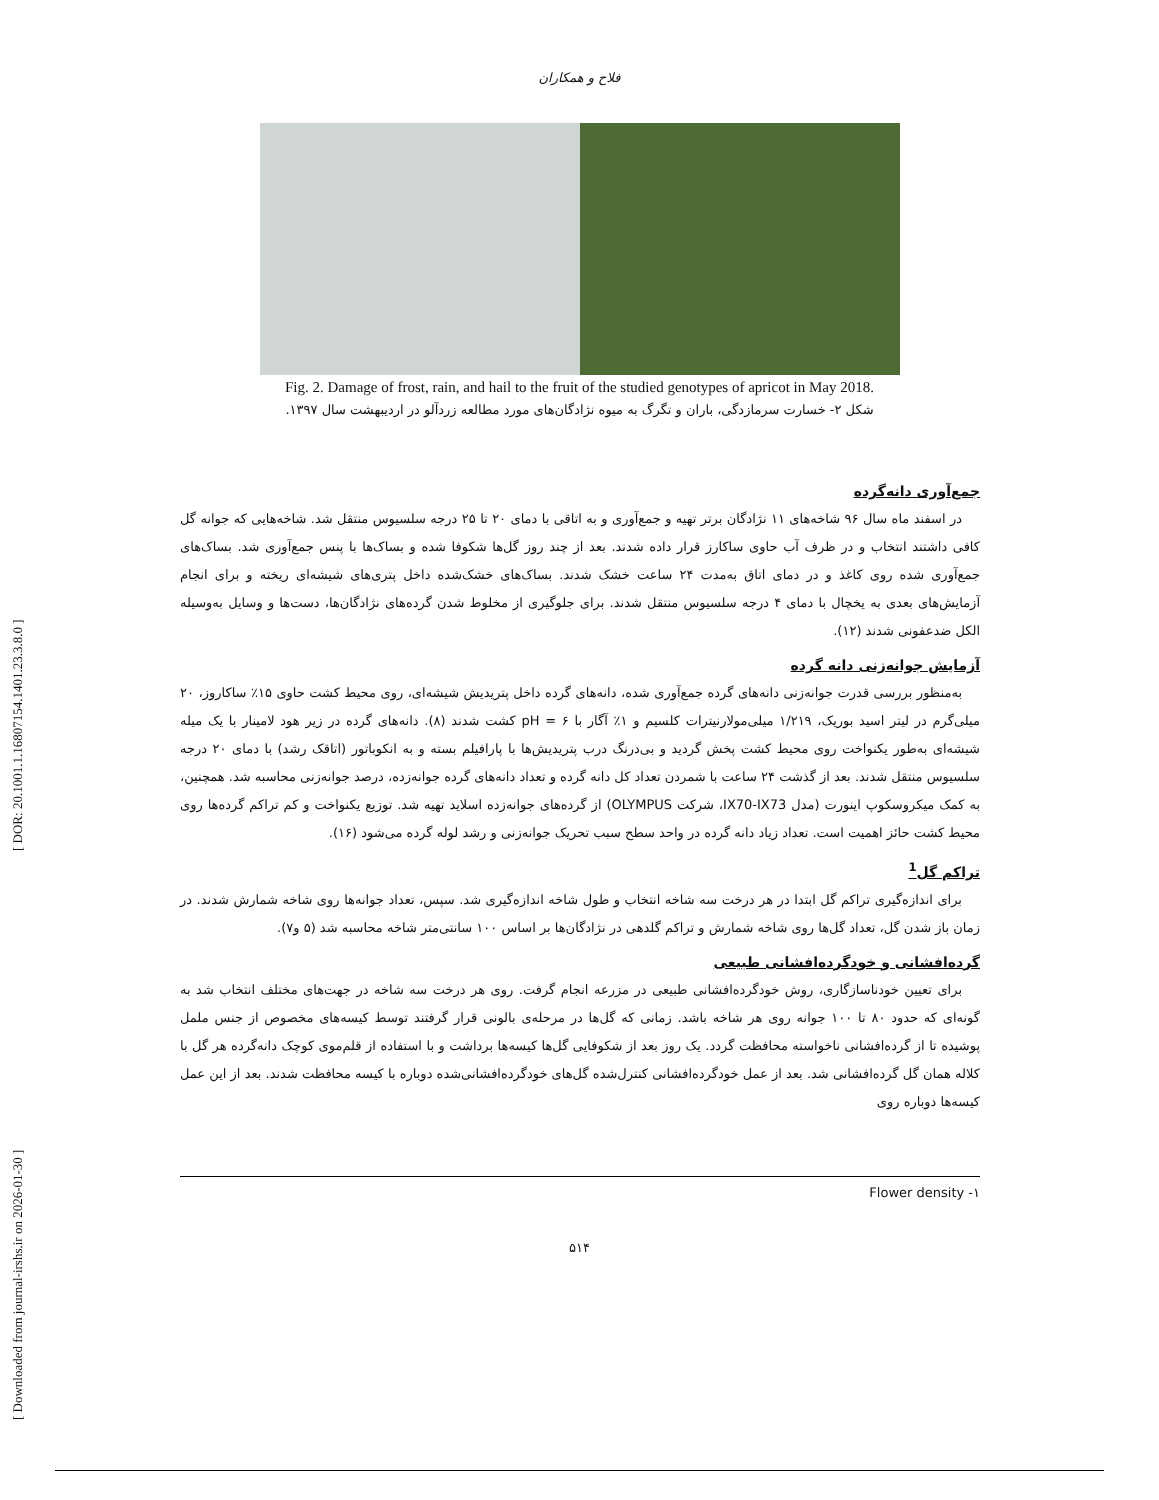فلاح و همکاران
Fig. 2. Damage of frost, rain, and hail to the fruit of the studied genotypes of apricot in May 2018.
شکل ۲- خسارت سرمازدگی، باران و تگرگ به میوه نژادگان‌های مورد مطالعه زردآلو در اردیبهشت سال ۱۳۹۷.
جمع‌آوری دانه‌گرده
در اسفند ماه سال ۹۶ شاخه‌های ۱۱ نژادگان برتر تهیه و جمع‌آوری و به اتاقی با دمای ۲۰ تا ۲۵ درجه سلسیوس منتقل شد. شاخه‌هایی که جوانه گل کافی داشتند انتخاب و در ظرف آب حاوی ساکارز قرار داده شدند. بعد از چند روز گل‌ها شکوفا شده و بساک‌ها با پنس جمع‌آوری شد. بساک‌های جمع‌آوری شده روی کاغذ و در دمای اتاق به‌مدت ۲۴ ساعت خشک شدند. بساک‌های خشک‌شده داخل پتری‌های شیشه‌ای ریخته و برای انجام آزمایش‌های بعدی به یخچال با دمای ۴ درجه سلسیوس منتقل شدند. برای جلوگیری از مخلوط شدن گرده‌های نژادگان‌ها، دست‌ها و وسایل به‌وسیله الکل ضدعفونی شدند (۱۲).
آزمایش جوانه‌زنی دانه گرده
به‌منظور بررسی قدرت جوانه‌زنی دانه‌های گرده جمع‌آوری شده، دانه‌های گرده داخل پتریدیش شیشه‌ای، روی محیط کشت حاوی ۱۵٪ ساکاروز، ۲۰ میلی‌گرم در لیتر اسید بوریک، ۱/۲۱۹ میلی‌مولارنیترات کلسیم و ۱٪ آگار با ۶ = pH کشت شدند (۸). دانه‌های گرده در زیر هود لامینار با یک میله شیشه‌ای به‌طور یکنواخت روی محیط کشت پخش گردید و بی‌درنگ درب پتریدیش‌ها با پارافیلم بسته و به انکوباتور (اتاقک رشد) با دمای ۲۰ درجه سلسیوس منتقل شدند. بعد از گذشت ۲۴ ساعت با شمردن تعداد کل دانه گرده و تعداد دانه‌های گرده جوانه‌زده، درصد جوانه‌زنی محاسبه شد. همچنین، به کمک میکروسکوپ اینورت (مدل IX70-IX73، شرکت OLYMPUS) از گرده‌های جوانه‌زده اسلاید تهیه شد. توزیع یکنواخت و کم تراکم گرده‌ها روی محیط کشت حائز اهمیت است. تعداد زیاد دانه گرده در واحد سطح سبب تحریک جوانه‌زنی و رشد لوله گرده می‌شود (۱۶).
تراکم گل<sup>1</sup>
برای اندازه‌گیری تراکم گل ابتدا در هر درخت سه شاخه انتخاب و طول شاخه اندازه‌گیری شد. سپس، تعداد جوانه‌ها روی شاخه شمارش شدند. در زمان باز شدن گل، تعداد گل‌ها روی شاخه شمارش و تراکم گلدهی در نژادگان‌ها بر اساس ۱۰۰ سانتی‌متر شاخه محاسبه شد (۵ و۷).
گرده‌افشانی و خودگرده‌افشانی طبیعی
برای تعیین خودناسازگاری، روش خودگرده‌افشانی طبیعی در مزرعه انجام گرفت. روی هر درخت سه شاخه در جهت‌های مختلف انتخاب شد به گونه‌ای که حدود ۸۰ تا ۱۰۰ جوانه روی هر شاخه باشد. زمانی که گل‌ها در مرحله‌ی بالونی قرار گرفتند توسط کیسه‌های مخصوص از جنس ململ پوشیده تا از گرده‌افشانی ناخواسته محافظت گردد. یک روز بعد از شکوفایی گل‌ها کیسه‌ها برداشت و با استفاده از قلم‌موی کوچک دانه‌گرده هر گل با کلاله همان گل گرده‌افشانی شد. بعد از عمل خودگرده‌افشانی کنترل‌شده گل‌های خودگرده‌افشانی‌شده دوباره با کیسه محافظت شدند. بعد از این عمل کیسه‌ها دوباره روی
۱- Flower density
۵۱۴
[ Downloaded from journal-irshs.ir on 2026-01-30 ] [ DOR: 20.1001.1.16807154.1401.23.3.8.0 ]